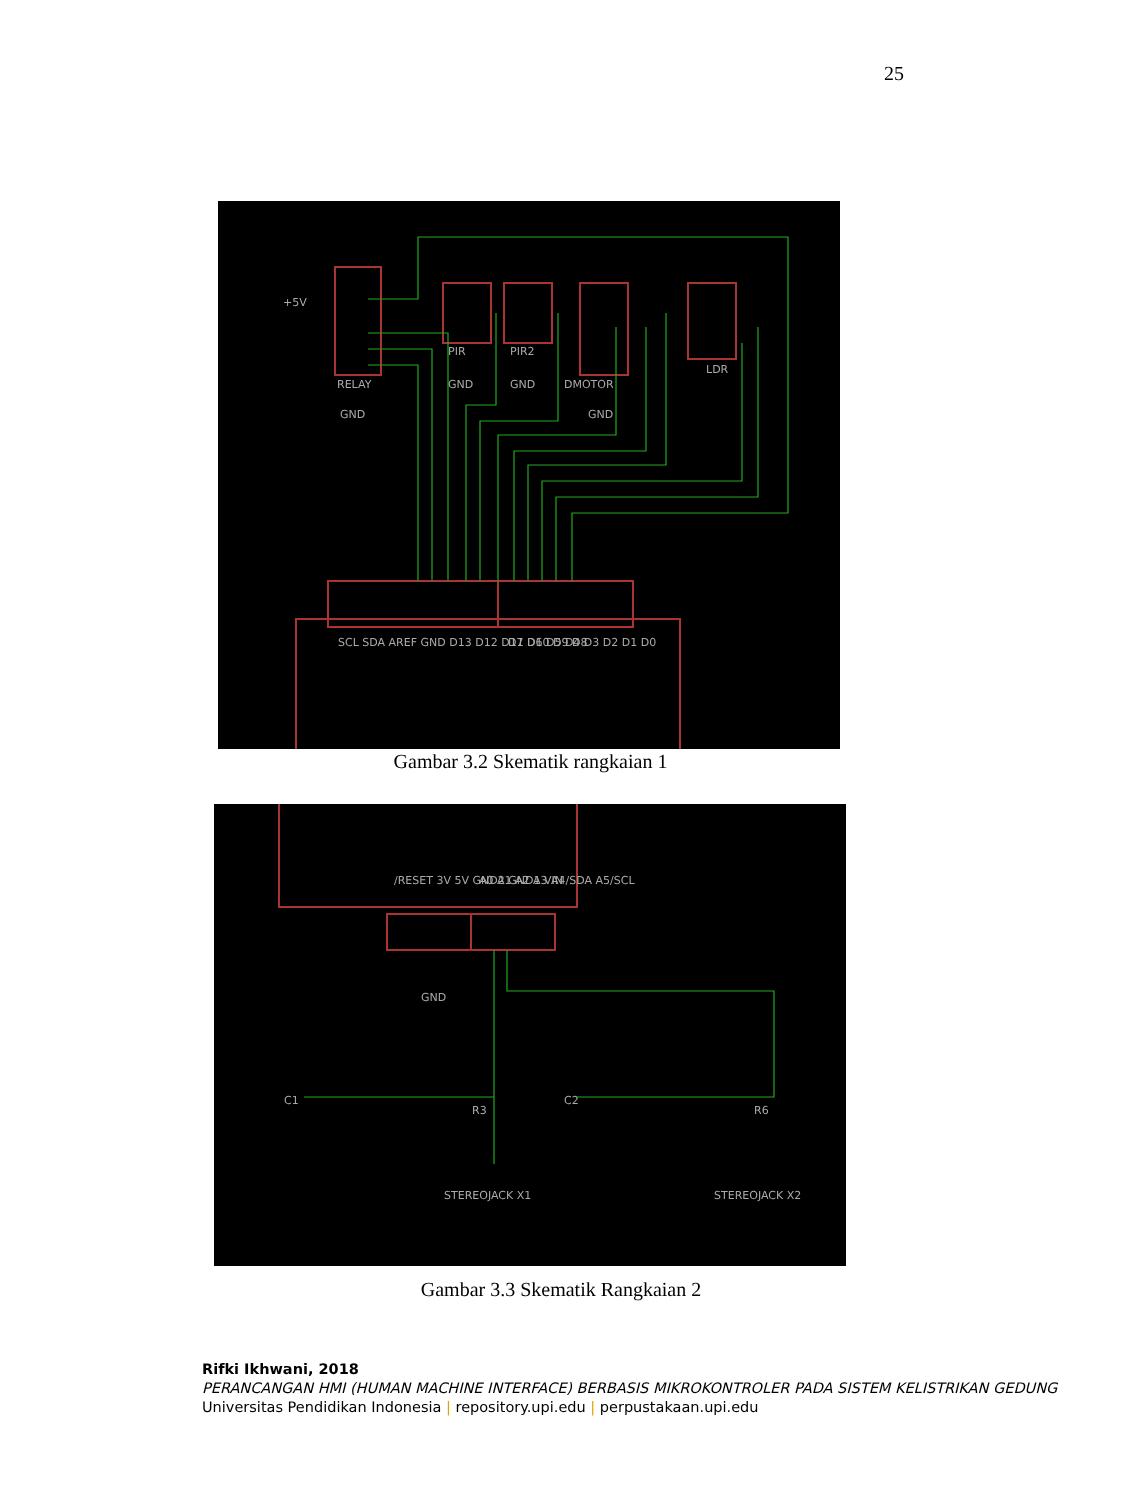25
+5V
RELAY
GND
PIR
PIR2
GND
GND
DMOTOR
GND
LDR
SCL SDA AREF GND D13 D12 D11 D10 D9 D8
D7 D6 D5 D4 D3 D2 D1 D0
Gambar 3.2 Skematik rangkaian 1
/RESET 3V 5V GND2 GND1 VIN
A0 A1 A2 A3 A4/SDA A5/SCL
GND
C1
R3
C2
R6
STEREOJACK X1
STEREOJACK X2
Gambar 3.3 Skematik Rangkaian 2
Rifki Ikhwani, 2018
PERANCANGAN HMI (HUMAN MACHINE INTERFACE) BERBASIS MIKROKONTROLER PADA SISTEM KELISTRIKAN GEDUNG
Universitas Pendidikan Indonesia | repository.upi.edu | perpustakaan.upi.edu